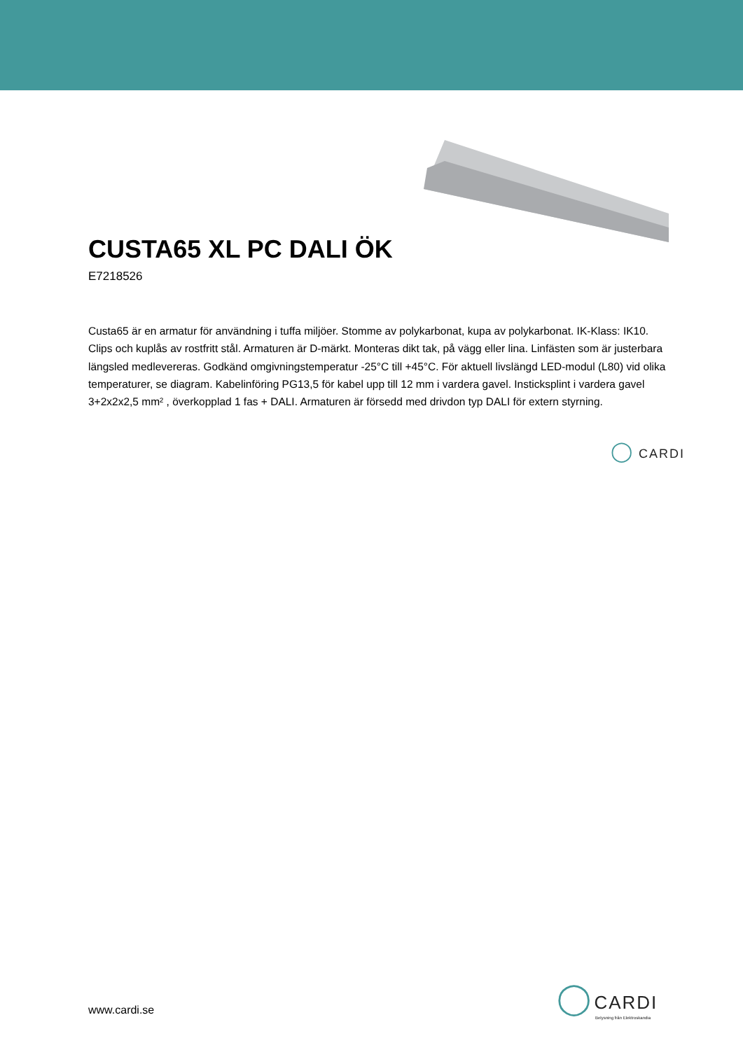CUSTA65 XL PC DALI ÖK
E7218526
Custa65 är en armatur för användning i tuffa miljöer. Stomme av polykarbonat, kupa av polykarbonat. IK-Klass: IK10. Clips och kuplås av rostfritt stål. Armaturen är D-märkt. Monteras dikt tak, på vägg eller lina. Linfästen som är justerbara längsled medlevereras. Godkänd omgivningstemperatur -25°C till +45°C. För aktuell livslängd LED-modul (L80) vid olika temperaturer, se diagram. Kabelinföring PG13,5 för kabel upp till 12 mm i vardera gavel. Insticksplint i vardera gavel 3+2x2x2,5 mm² , överkopplad 1 fas + DALI. Armaturen är försedd med drivdon typ DALI för extern styrning.
◯ CARDI
www.cardi.se
◯ CARDI
Belysning från Elektroskandia